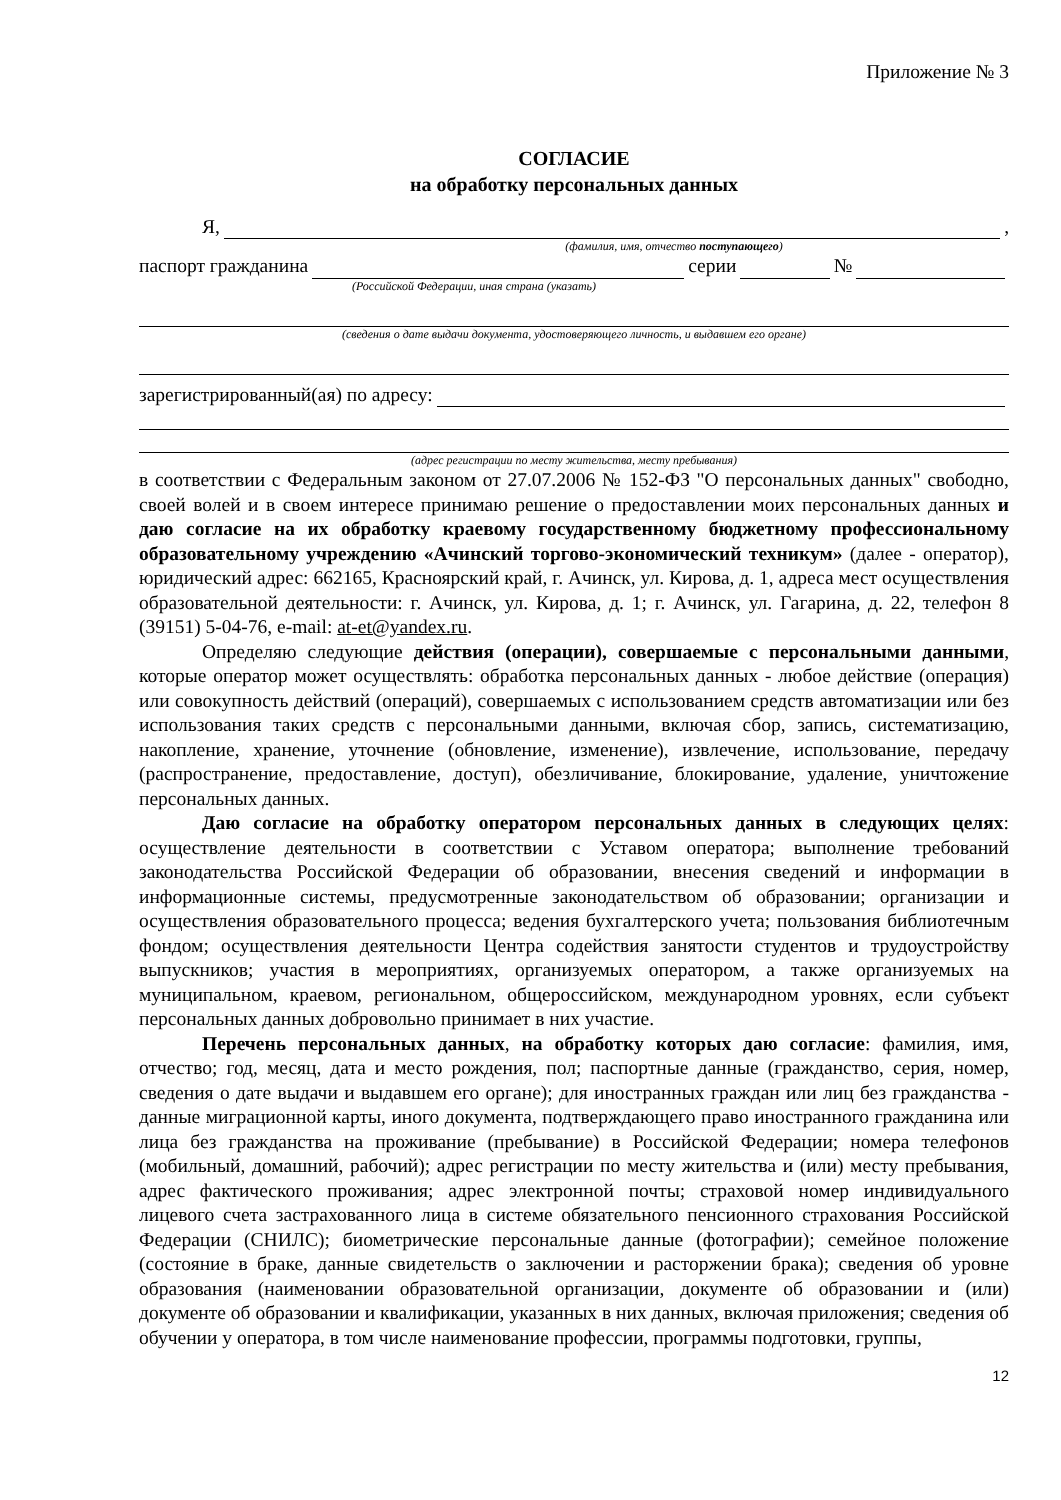Приложение № 3
СОГЛАСИЕ
на обработку персональных данных
Я, ,
(фамилия, имя, отчество поступающего)
паспорт гражданина серии №
(Российской Федерации, иная страна (указать)
(сведения о дате выдачи документа, удостоверяющего личность, и выдавшем его органе)
зарегистрированный(ая) по адресу:
(адрес регистрации по месту жительства, месту пребывания)
в соответствии с Федеральным законом от 27.07.2006 № 152-ФЗ "О персональных данных" свободно, своей волей и в своем интересе принимаю решение о предоставлении моих персональных данных и даю согласие на их обработку краевому государственному бюджетному профессиональному образовательному учреждению «Ачинский торгово-экономический техникум» (далее - оператор), юридический адрес: 662165, Красноярский край, г. Ачинск, ул. Кирова, д. 1, адреса мест осуществления образовательной деятельности: г. Ачинск, ул. Кирова, д. 1; г. Ачинск, ул. Гагарина, д. 22, телефон 8 (39151) 5-04-76, e-mail: at-et@yandex.ru.
Определяю следующие действия (операции), совершаемые с персональными данными, которые оператор может осуществлять: обработка персональных данных - любое действие (операция) или совокупность действий (операций), совершаемых с использованием средств автоматизации или без использования таких средств с персональными данными, включая сбор, запись, систематизацию, накопление, хранение, уточнение (обновление, изменение), извлечение, использование, передачу (распространение, предоставление, доступ), обезличивание, блокирование, удаление, уничтожение персональных данных.
Даю согласие на обработку оператором персональных данных в следующих целях: осуществление деятельности в соответствии с Уставом оператора; выполнение требований законодательства Российской Федерации об образовании, внесения сведений и информации в информационные системы, предусмотренные законодательством об образовании; организации и осуществления образовательного процесса; ведения бухгалтерского учета; пользования библиотечным фондом; осуществления деятельности Центра содействия занятости студентов и трудоустройству выпускников; участия в мероприятиях, организуемых оператором, а также организуемых на муниципальном, краевом, региональном, общероссийском, международном уровнях, если субъект персональных данных добровольно принимает в них участие.
Перечень персональных данных, на обработку которых даю согласие: фамилия, имя, отчество; год, месяц, дата и место рождения, пол; паспортные данные (гражданство, серия, номер, сведения о дате выдачи и выдавшем его органе); для иностранных граждан или лиц без гражданства - данные миграционной карты, иного документа, подтверждающего право иностранного гражданина или лица без гражданства на проживание (пребывание) в Российской Федерации; номера телефонов (мобильный, домашний, рабочий); адрес регистрации по месту жительства и (или) месту пребывания, адрес фактического проживания; адрес электронной почты; страховой номер индивидуального лицевого счета застрахованного лица в системе обязательного пенсионного страхования Российской Федерации (СНИЛС); биометрические персональные данные (фотографии); семейное положение (состояние в браке, данные свидетельств о заключении и расторжении брака); сведения об уровне образования (наименовании образовательной организации, документе об образовании и (или) документе об образовании и квалификации, указанных в них данных, включая приложения; сведения об обучении у оператора, в том числе наименование профессии, программы подготовки, группы,
12